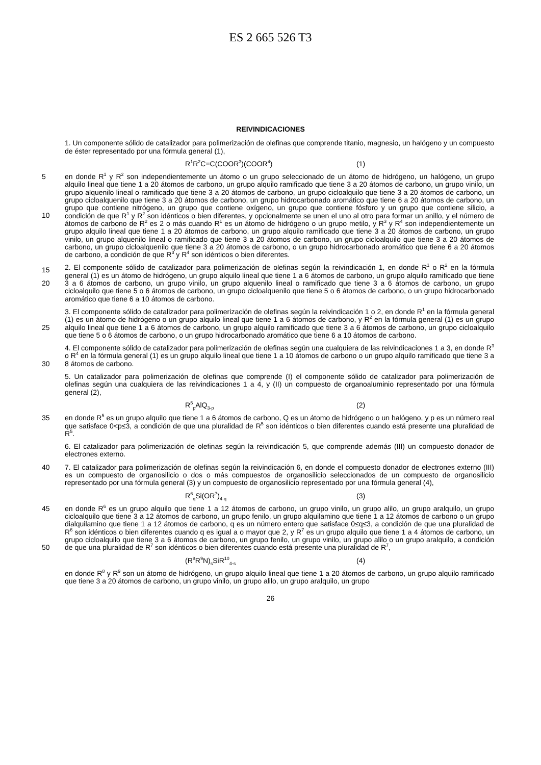ES 2 665 526 T3
REIVINDICACIONES
1. Un componente sólido de catalizador para polimerización de olefinas que comprende titanio, magnesio, un halógeno y un compuesto de éster representado por una fórmula general (1),
R<sup>1</sup>R<sup>2</sup>C=C(COOR<sup>3</sup>)(COOR<sup>4</sup>) (1)
5 en donde R<sup>1</sup> y R<sup>2</sup> son independientemente un átomo o un grupo seleccionado de un átomo de hidrógeno, un halógeno, un grupo alquilo lineal que tiene 1 a 20 átomos de carbono, un grupo alquilo ramificado que tiene 3 a 20 átomos de carbono, un grupo vinilo, un grupo alquenilo lineal o ramificado que tiene 3 a 20 átomos de carbono, un grupo cicloalquilo que tiene 3 a 20 átomos de carbono, un grupo cicloalquenilo que tiene 3 a 20 átomos de carbono, un grupo hidrocarbonado aromático que tiene 6 a 20 átomos de carbono, un grupo que contiene nitrógeno, un grupo
10
que contiene oxígeno, un grupo que contiene fósforo y un grupo que contiene silicio, a condición de que R<sup>1</sup> y R<sup>2</sup> son idénticos o bien diferentes, y opcionalmente se unen el uno al otro para formar un anillo, y el número de átomos de carbono de R<sup>2</sup> es 2 o más cuando R<sup>1</sup> es un átomo de hidrógeno o un grupo metilo, y R<sup>3</sup> y R<sup>4</sup> son independientemente un grupo alquilo lineal que tiene 1 a 20 átomos de carbono, un grupo alquilo ramificado que tiene 3 a 20 átomos de carbono, un grupo vinilo, un grupo alquenilo lineal o ramificado que tiene 3 a 20 átomos de
15
carbono, un grupo cicloalquilo que tiene 3 a 20 átomos de carbono, un grupo cicloalquenilo que tiene 3 a 20 átomos de carbono, o un grupo hidrocarbonado aromático que tiene 6 a 20 átomos de carbono, a condición de que R<sup>3</sup> y R<sup>4</sup> son idénticos o bien diferentes.
2. El componente sólido de catalizador para polimerización de olefinas según la reivindicación 1, en donde R<sup>1</sup> o R<sup>2</sup> en la fórmula general (1) es un átomo de hidrógeno, un grupo alquilo lineal que tiene 1 a 6 átomos de carbono, un
20
grupo alquilo ramificado que tiene 3 a 6 átomos de carbono, un grupo vinilo, un grupo alquenilo lineal o ramificado que tiene 3 a 6 átomos de carbono, un grupo cicloalquilo que tiene 5 o 6 átomos de carbono, un grupo cicloalquenilo que tiene 5 o 6 átomos de carbono, o un grupo hidrocarbonado aromático que tiene 6 a 10 átomos de carbono.
3. El componente sólido de catalizador para polimerización de olefinas según la reivindicación 1 o 2, en donde R<sup>1</sup> en la fórmula general (1) es un átomo de hidrógeno o un grupo alquilo lineal que tiene 1 a 6 átomos de carbono, y R<sup>2</sup> en
25
la fórmula general (1) es un grupo alquilo lineal que tiene 1 a 6 átomos de carbono, un grupo alquilo ramificado que tiene 3 a 6 átomos de carbono, un grupo cicloalquilo que tiene 5 o 6 átomos de carbono, o un grupo hidrocarbonado aromático que tiene 6 a 10 átomos de carbono.
4. El componente sólido de catalizador para polimerización de olefinas según una cualquiera de las reivindicaciones 1 a 3, en donde R<sup>3</sup> o R<sup>4</sup> en la fórmula general (1) es un grupo alquilo lineal que tiene 1 a 10 átomos de carbono o un
30
grupo alquilo ramificado que tiene 3 a 8 átomos de carbono.
5. Un catalizador para polimerización de olefinas que comprende (I) el componente sólido de catalizador para polimerización de olefinas según una cualquiera de las reivindicaciones 1 a 4, y (II) un compuesto de organoaluminio representado por una fórmula general (2),
R<sup>5</sup><sub>p</sub>AlQ<sub>3-p</sub> (2)
35 en donde R<sup>5</sup> es un grupo alquilo que tiene 1 a 6 átomos de carbono, Q es un átomo de hidrógeno o un halógeno, y p es un número real que satisface 0<p≤3, a condición de que una pluralidad de R<sup>5</sup> son idénticos o bien diferentes cuando está presente una pluralidad de R<sup>5</sup>.
6. El catalizador para polimerización de olefinas según la reivindicación 5, que comprende además (III) un compuesto donador de electrones externo.
40 7. El catalizador para polimerización de olefinas según la reivindicación 6, en donde el compuesto donador de electrones externo (III) es un compuesto de organosilicio o dos o más compuestos de organosilicio seleccionados de un compuesto de organosilicio representado por una fórmula general (3) y un compuesto de organosilicio representado por una fórmula general (4),
R<sup>6</sup><sub>q</sub>Si(OR<sup>7</sup>)<sub>4-q</sub> (3)
45 en donde R<sup>6</sup> es un grupo alquilo que tiene 1 a 12 átomos de carbono, un grupo vinilo, un grupo alilo, un grupo aralquilo, un grupo cicloalquilo que tiene 3 a 12 átomos de carbono, un grupo fenilo, un grupo alquilamino que tiene 1 a 12 átomos de carbono o un grupo dialquilamino que tiene 1 a 12 átomos de carbono, q es un número entero que satisface 0≤q≤3, a condición de que una pluralidad de R<sup>6</sup> son idénticos o bien diferentes cuando q es igual a o mayor que 2, y R<sup>7</sup> es un grupo alquilo que tiene 1 a 4 átomos de carbono, un grupo cicloalquilo que tiene 3 a 6 átomos de
50
carbono, un grupo fenilo, un grupo vinilo, un grupo alilo o un grupo aralquilo, a condición de que una pluralidad de R<sup>7</sup> son idénticos o bien diferentes cuando está presente una pluralidad de R<sup>7</sup>,
(R<sup>8</sup>R<sup>9</sup>N)<sub>s</sub>SiR<sup>10</sup><sub>4-s</sub> (4)
en donde R<sup>8</sup> y R<sup>9</sup> son un átomo de hidrógeno, un grupo alquilo lineal que tiene 1 a 20 átomos de carbono, un grupo alquilo ramificado que tiene 3 a 20 átomos de carbono, un grupo vinilo, un grupo alilo, un grupo aralquilo, un grupo
26